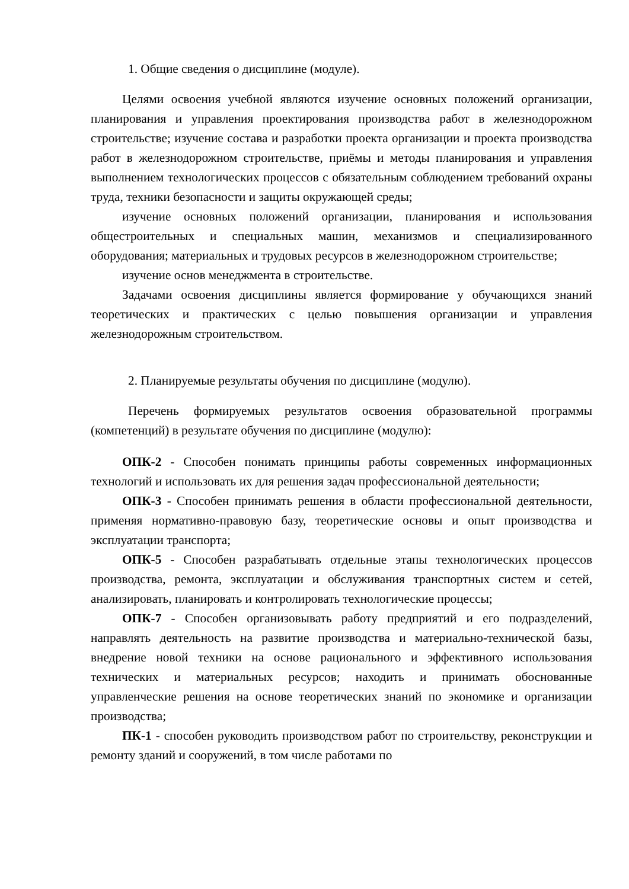1. Общие сведения о дисциплине (модуле).
Целями освоения учебной являются изучение основных положений организации, планирования и управления проектирования производства работ в железнодорожном строительстве; изучение состава и разработки проекта организации и проекта производства работ в железнодорожном строительстве, приёмы и методы планирования и управления выполнением технологических процессов с обязательным соблюдением требований охраны труда, техники безопасности и защиты окружающей среды;
изучение основных положений организации, планирования и использования общестроительных и специальных машин, механизмов и специализированного оборудования; материальных и трудовых ресурсов в железнодорожном строительстве;
изучение основ менеджмента в строительстве.
Задачами освоения дисциплины является формирование у обучающихся знаний теоретических и практических с целью повышения организации и управления железнодорожным строительством.
2. Планируемые результаты обучения по дисциплине (модулю).
Перечень формируемых результатов освоения образовательной программы (компетенций) в результате обучения по дисциплине (модулю):
ОПК-2 - Способен понимать принципы работы современных информационных технологий и использовать их для решения задач профессиональной деятельности;
ОПК-3 - Способен принимать решения в области профессиональной деятельности, применяя нормативно-правовую базу, теоретические основы и опыт производства и эксплуатации транспорта;
ОПК-5 - Способен разрабатывать отдельные этапы технологических процессов производства, ремонта, эксплуатации и обслуживания транспортных систем и сетей, анализировать, планировать и контролировать технологические процессы;
ОПК-7 - Способен организовывать работу предприятий и его подразделений, направлять деятельность на развитие производства и материально-технической базы, внедрение новой техники на основе рационального и эффективного использования технических и материальных ресурсов; находить и принимать обоснованные управленческие решения на основе теоретических знаний по экономике и организации производства;
ПК-1 - способен руководить производством работ по строительству, реконструкции и ремонту зданий и сооружений, в том числе работами по